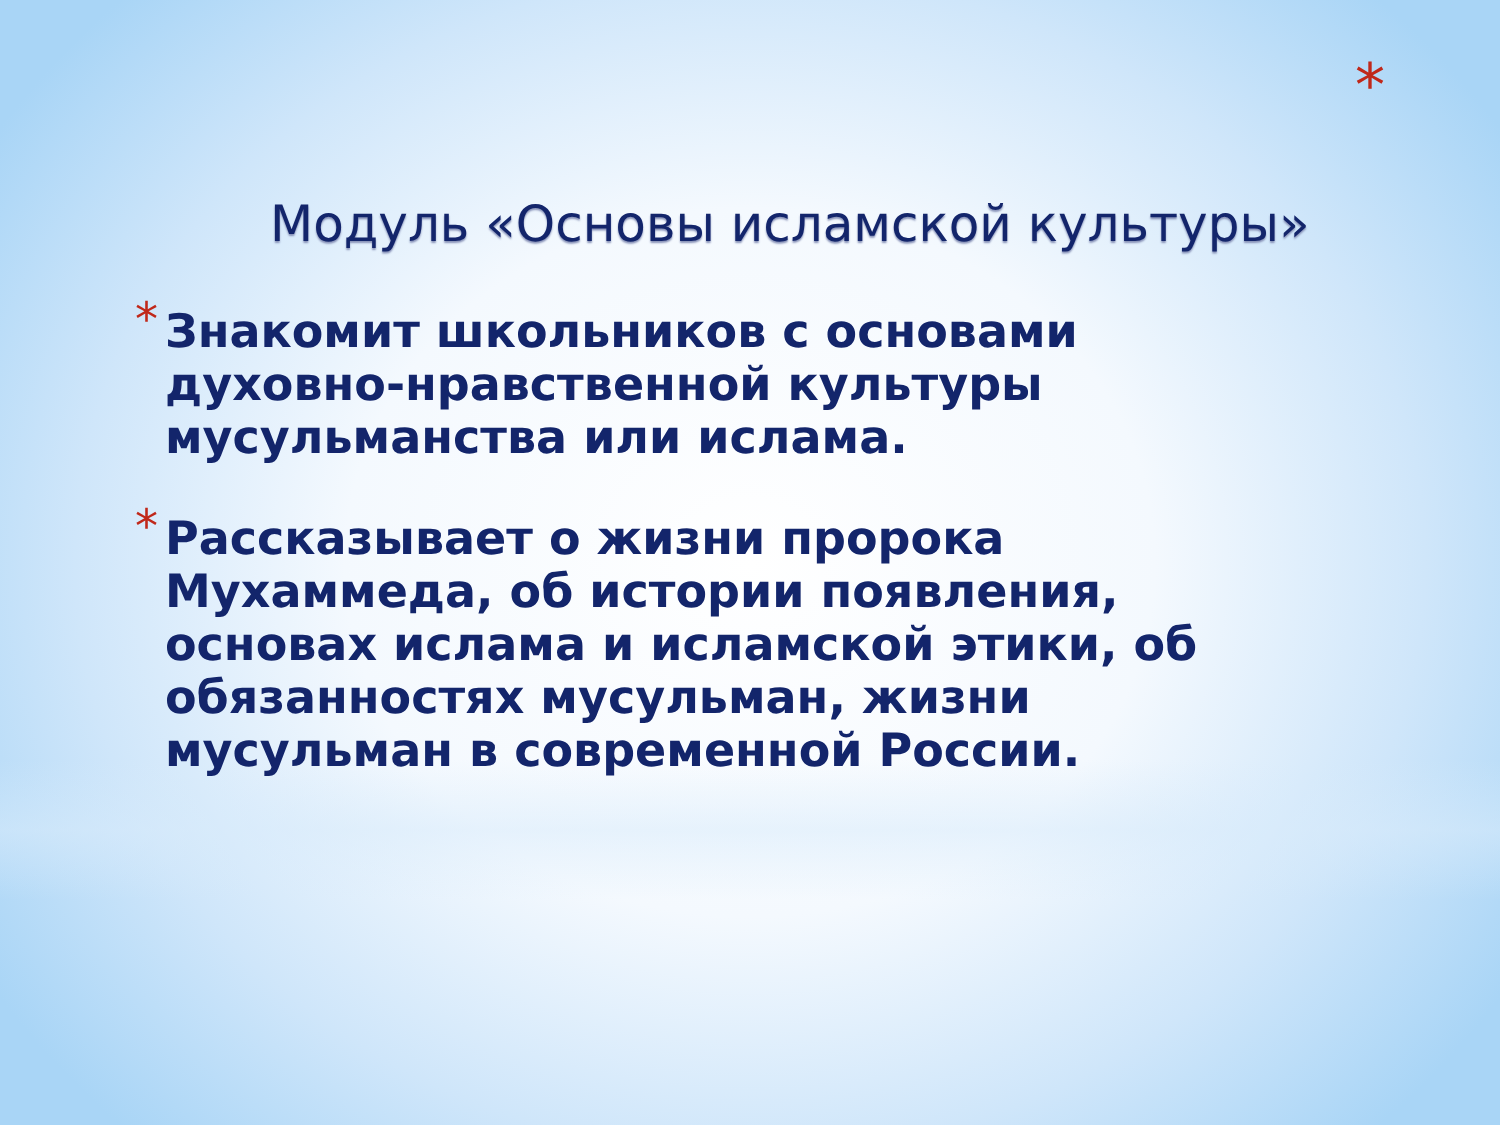*
Модуль «Основы исламской культуры»
* Знакомит школьников с основами духовно-нравственной культуры мусульманства или ислама.
* Рассказывает о жизни пророка Мухаммеда, об истории появления, основах ислама и исламской этики, об обязанностях мусульман, жизни мусульман в современной России.